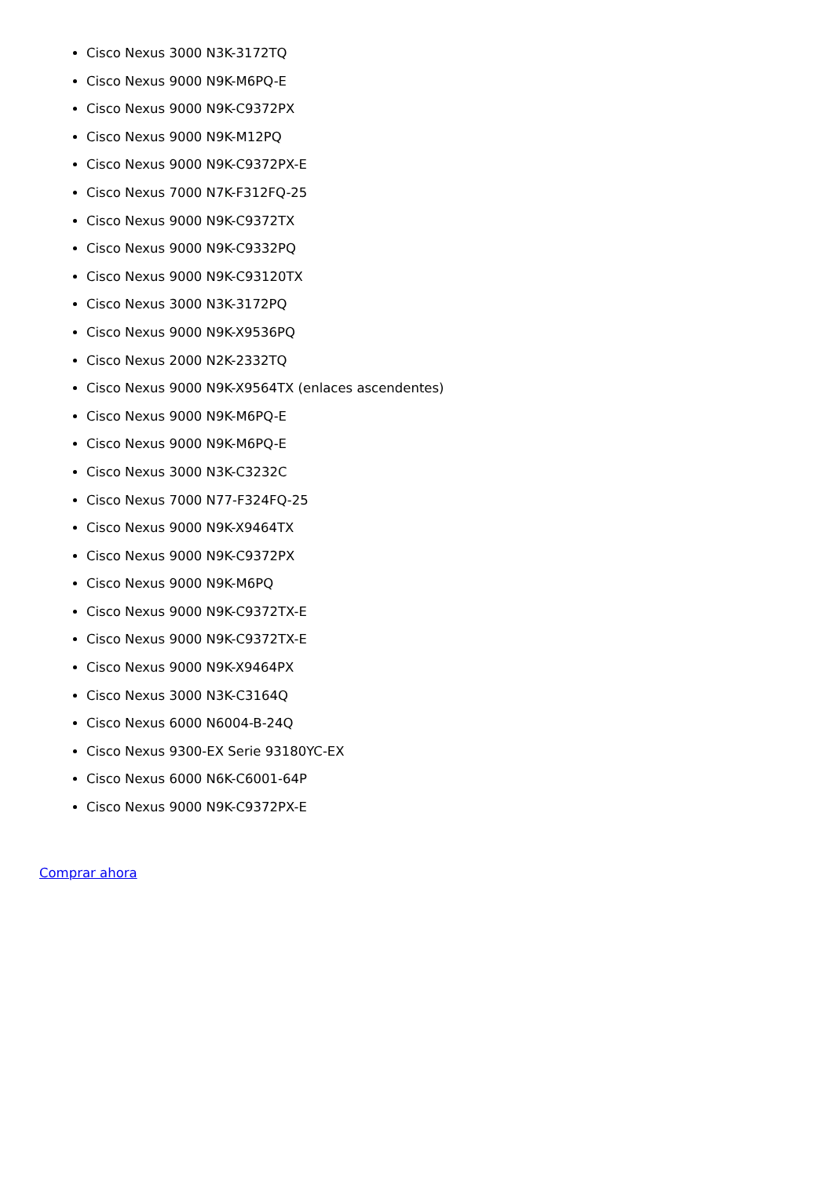Cisco Nexus 3000 N3K-3172TQ
Cisco Nexus 9000 N9K-M6PQ-E
Cisco Nexus 9000 N9K-C9372PX
Cisco Nexus 9000 N9K-M12PQ
Cisco Nexus 9000 N9K-C9372PX-E
Cisco Nexus 7000 N7K-F312FQ-25
Cisco Nexus 9000 N9K-C9372TX
Cisco Nexus 9000 N9K-C9332PQ
Cisco Nexus 9000 N9K-C93120TX
Cisco Nexus 3000 N3K-3172PQ
Cisco Nexus 9000 N9K-X9536PQ
Cisco Nexus 2000 N2K-2332TQ
Cisco Nexus 9000 N9K-X9564TX (enlaces ascendentes)
Cisco Nexus 9000 N9K-M6PQ-E
Cisco Nexus 9000 N9K-M6PQ-E
Cisco Nexus 3000 N3K-C3232C
Cisco Nexus 7000 N77-F324FQ-25
Cisco Nexus 9000 N9K-X9464TX
Cisco Nexus 9000 N9K-C9372PX
Cisco Nexus 9000 N9K-M6PQ
Cisco Nexus 9000 N9K-C9372TX-E
Cisco Nexus 9000 N9K-C9372TX-E
Cisco Nexus 9000 N9K-X9464PX
Cisco Nexus 3000 N3K-C3164Q
Cisco Nexus 6000 N6004-B-24Q
Cisco Nexus 9300-EX Serie 93180YC-EX
Cisco Nexus 6000 N6K-C6001-64P
Cisco Nexus 9000 N9K-C9372PX-E
Comprar ahora